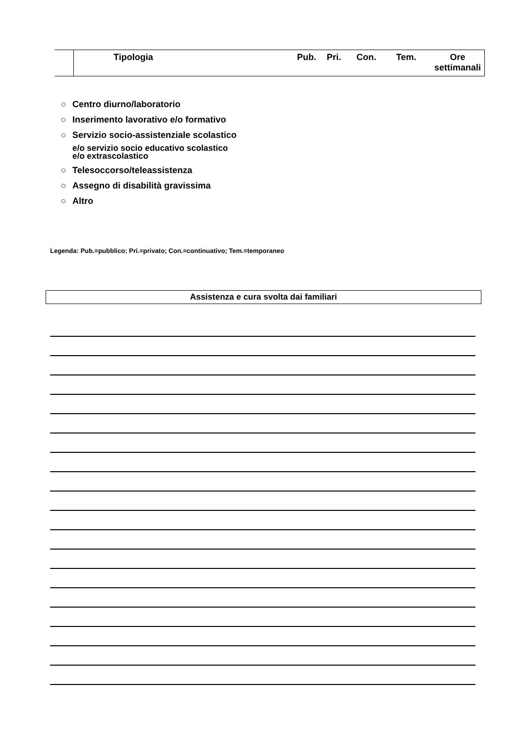| | Tipologia | Pub. | Pri. | Con. | Tem. | Ore settimanali |
○ Centro diurno/laboratorio
○ Inserimento lavorativo e/o formativo
○ Servizio socio-assistenziale scolastico
e/o servizio socio educativo scolastico
e/o extrascolastico
○ Telesoccorso/teleassistenza
○ Assegno di disabilità gravissima
○ Altro
Legenda: Pub.=pubblico; Pri.=privato; Con.=continuativo; Tem.=temporaneo
Assistenza e cura svolta dai familiari